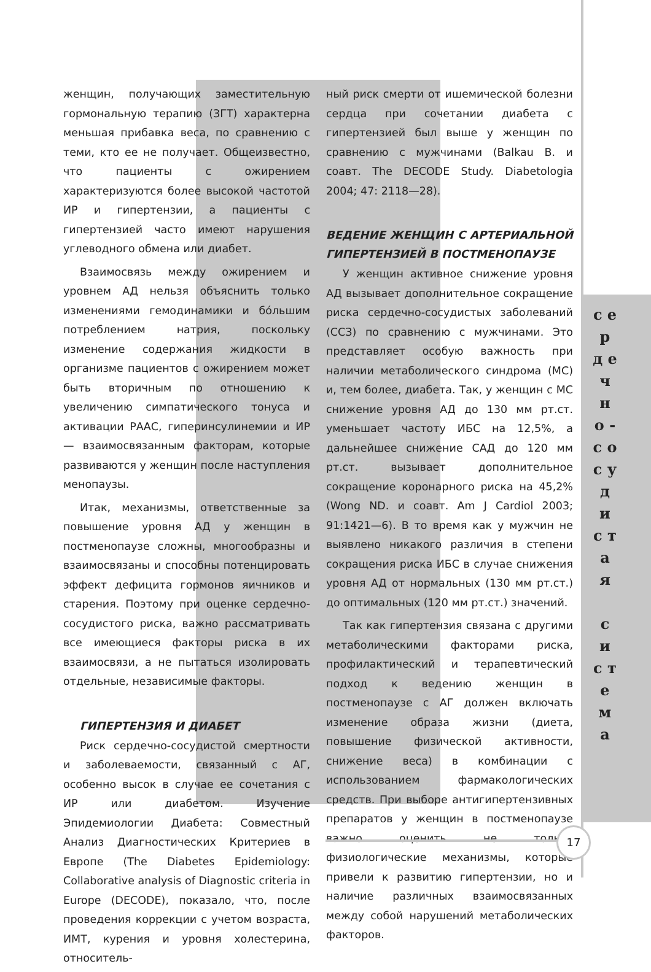женщин, получающих заместительную гормональную терапию (ЗГТ) характерна меньшая прибавка веса, по сравнению с теми, кто ее не получает. Общеизвестно, что пациенты с ожирением характеризуются более высокой частотой ИР и гипертензии, а пациенты с гипертензией часто имеют нарушения углеводного обмена или диабет.
Взаимосвязь между ожирением и уровнем АД нельзя объяснить только изменениями гемодинамики и бо́льшим потреблением натрия, поскольку изменение содержания жидкости в организме пациентов с ожирением может быть вторичным по отношению к увеличению симпатического тонуса и активации РААС, гиперинсулинемии и ИР — взаимосвязанным факторам, которые развиваются у женщин после наступления менопаузы.
Итак, механизмы, ответственные за повышение уровня АД у женщин в постменопаузе сложны, многообразны и взаимосвязаны и способны потенцировать эффект дефицита гормонов яичников и старения. Поэтому при оценке сердечно-сосудистого риска, важно рассматривать все имеющиеся факторы риска в их взаимосвязи, а не пытаться изолировать отдельные, независимые факторы.
ГИПЕРТЕНЗИЯ И ДИАБЕТ
Риск сердечно-сосудистой смертности и заболеваемости, связанный с АГ, особенно высок в случае ее сочетания с ИР или диабетом. Изучение Эпидемиологии Диабета: Совместный Анализ Диагностических Критериев в Европе (The Diabetes Epidemiology: Collaborative analysis of Diagnostic criteria in Europe (DECODE), показало, что, после проведения коррекции с учетом возраста, ИМТ, курения и уровня холестерина, относитель-
ный риск смерти от ишемической болезни сердца при сочетании диабета с гипертензией был выше у женщин по сравнению с мужчинами (Balkau B. и соавт. The DECODE Study. Diabetologia 2004; 47: 2118—28).
ВЕДЕНИЕ ЖЕНЩИН С АРТЕРИАЛЬНОЙ ГИПЕРТЕНЗИЕЙ В ПОСТМЕНОПАУЗЕ
У женщин активное снижение уровня АД вызывает дополнительное сокращение риска сердечно-сосудистых заболеваний (ССЗ) по сравнению с мужчинами. Это представляет особую важность при наличии метаболического синдрома (МС) и, тем более, диабета. Так, у женщин с МС снижение уровня АД до 130 мм рт.ст. уменьшает частоту ИБС на 12,5%, а дальнейшее снижение САД до 120 мм рт.ст. вызывает дополнительное сокращение коронарного риска на 45,2% (Wong ND. и соавт. Am J Cardiol 2003; 91:1421—6). В то время как у мужчин не выявлено никакого различия в степени сокращения риска ИБС в случае снижения уровня АД от нормальных (130 мм рт.ст.) до оптимальных (120 мм рт.ст.) значений.
Так как гипертензия связана с другими метаболическими факторами риска, профилактический и терапевтический подход к ведению женщин в постменопаузе с АГ должен включать изменение образа жизни (диета, повышение физической активности, снижение веса) в комбинации с использованием фармакологических средств. При выборе антигипертензивных препаратов у женщин в постменопаузе важно оценить не только физиологические механизмы, которые привели к развитию гипертензии, но и наличие различных взаимосвязанных между собой нарушений метаболических факторов.
с е р д е ч н о - с о с у д и с т а я
с и с т е м а
17